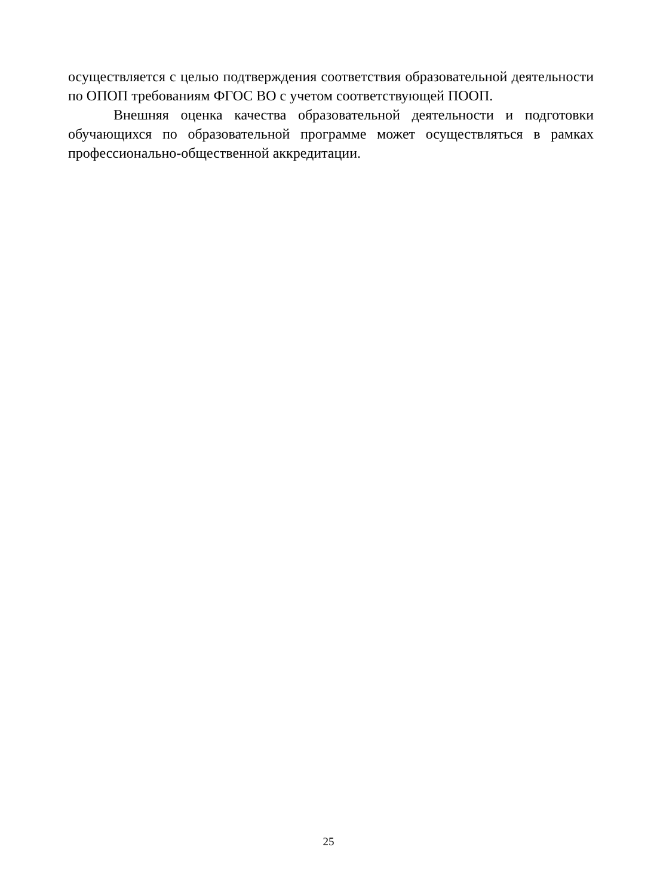осуществляется с целью подтверждения соответствия образовательной деятельности по ОПОП требованиям ФГОС ВО с учетом соответствующей ПООП.
Внешняя оценка качества образовательной деятельности и подготовки обучающихся по образовательной программе может осуществляться в рамках профессионально-общественной аккредитации.
25